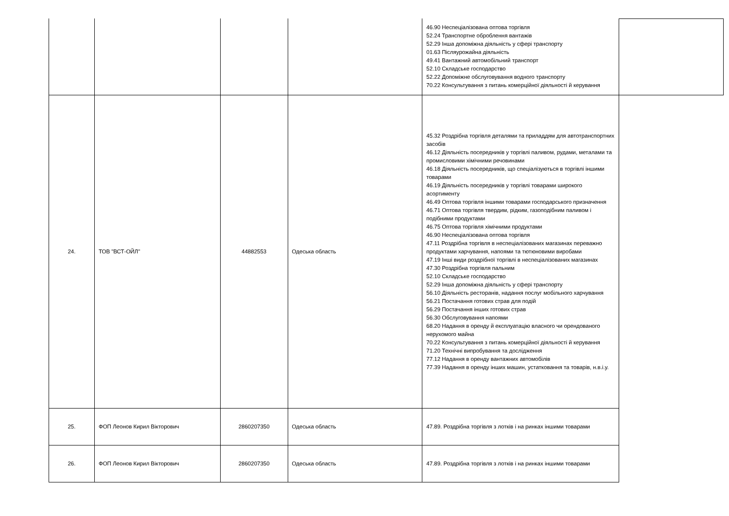| | | | | 46.90 Неспеціалізована оптова торгівля 52.24 Транспортне оброблення вантажів 52.29 Інша допоміжна діяльність у сфері транспорту 01.63 Післяурожайна діяльність 49.41 Вантажний автомобільний транспорт 52.10 Складське господарство 52.22 Допоміжне обслуговування водного транспорту 70.22 Консультування з питань комерційної діяльності й керування |
| 24. | ТОВ "ВСТ-ОЙЛ" | 44882553 | Одеська область | 45.32 Роздрібна торгівля деталями та приладдям для автотранспортних засобів 46.12 Діяльність посередників у торгівлі паливом, рудами, металами та промисловими хімічними речовинами 46.18 Діяльність посередників, що спеціалізуються в торгівлі іншими товарами 46.19 Діяльність посередників у торгівлі товарами широкого асортименту 46.49 Оптова торгівля іншими товарами господарського призначення 46.71 Оптова торгівля твердим, рідким, газоподібним паливом і подібними продуктами 46.75 Оптова торгівля хімічними продуктами 46.90 Неспеціалізована оптова торгівля 47.11 Роздрібна торгівля в неспеціалізованих магазинах переважно продуктами харчування, напоями та тютюновими виробами 47.19 Інші види роздрібної торгівлі в неспеціалізованих магазинах 47.30 Роздрібна торгівля пальним 52.10 Складське господарство 52.29 Інша допоміжна діяльність у сфері транспорту 56.10 Діяльність ресторанів, надання послуг мобільного харчування 56.21 Постачання готових страв для подій 56.29 Постачання інших готових страв 56.30 Обслуговування напоями 68.20 Надання в оренду й експлуатацію власного чи орендованого нерухомого майна 70.22 Консультування з питань комерційної діяльності й керування 71.20 Технічні випробування та дослідження 77.12 Надання в оренду вантажних автомобілів 77.39 Надання в оренду інших машин, устатковання та товарів, н.в.і.у. |
| 25. | ФОП Леонов Кирил Вікторович | 2860207350 | Одеська область | 47.89. Роздрібна торгівля з лотків і на ринках іншими товарами |
| 26. | ФОП Леонов Кирил Вікторович | 2860207350 | Одеська область | 47.89. Роздрібна торгівля з лотків і на ринках іншими товарами |